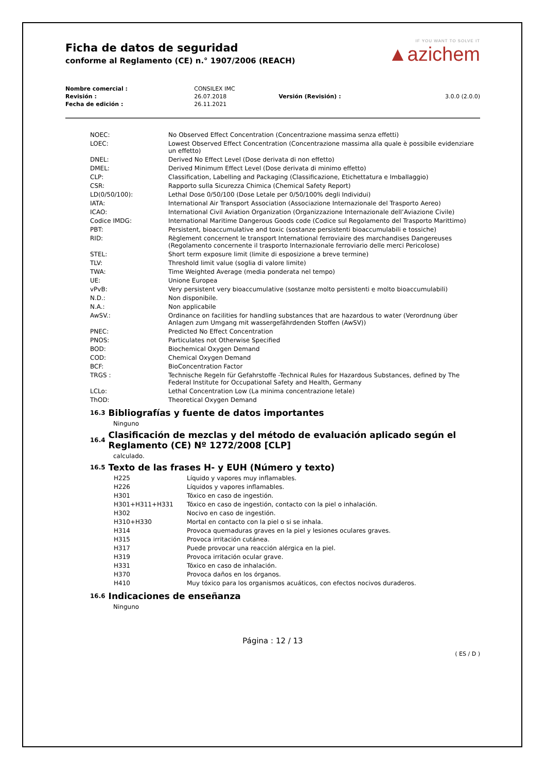Ficha de datos de seguridad
conforme al Reglamento (CE) n.° 1907/2006 (REACH)
IF YOU WANT TO SOLVE IT
▲azichem
| Nombre comercial : | CONSILEX IMC | | |
| Revisión : | 26.07.2018 | Versión (Revisión) : | 3.0.0 (2.0.0) |
| Fecha de edición : | 26.11.2021 | | |
| NOEC: | No Observed Effect Concentration (Concentrazione massima senza effetti) |
| LOEC: | Lowest Observed Effect Concentration (Concentrazione massima alla quale è possibile evidenziare un effetto) |
| DNEL: | Derived No Effect Level (Dose derivata di non effetto) |
| DMEL: | Derived Minimum Effect Level (Dose derivata di minimo effetto) |
| CLP: | Classification, Labelling and Packaging (Classificazione, Etichettatura e Imballaggio) |
| CSR: | Rapporto sulla Sicurezza Chimica (Chemical Safety Report) |
| LD(0/50/100): | Lethal Dose 0/50/100 (Dose Letale per 0/50/100% degli Individui) |
| IATA: | International Air Transport Association (Associazione Internazionale del Trasporto Aereo) |
| ICAO: | International Civil Aviation Organization (Organizzazione Internazionale dell’Aviazione Civile) |
| Codice IMDG: | International Maritime Dangerous Goods code (Codice sul Regolamento del Trasporto Marittimo) |
| PBT: | Persistent, bioaccumulative and toxic (sostanze persistenti bioaccumulabili e tossiche) |
| RID: | Règlement concernent le transport International ferroviaire des marchandises Dangereuses (Regolamento concernente il trasporto Internazionale ferroviario delle merci Pericolose) |
| STEL: | Short term exposure limit (limite di esposizione a breve termine) |
| TLV: | Threshold limit value (soglia di valore limite) |
| TWA: | Time Weighted Average (media ponderata nel tempo) |
| UE: | Unione Europea |
| vPvB: | Very persistent very bioaccumulative (sostanze molto persistenti e molto bioaccumulabili) |
| N.D.: | Non disponibile. |
| N.A.: | Non applicabile |
| AwSV.: | Ordinance on facilities for handling substances that are hazardous to water (Verordnung über Anlagen zum Umgang mit wassergefährdenden Stoffen (AwSV)) |
| PNEC: | Predicted No Effect Concentration |
| PNOS: | Particulates not Otherwise Specified |
| BOD: | Biochemical Oxygen Demand |
| COD: | Chemical Oxygen Demand |
| BCF: | BioConcentration Factor |
| TRGS : | Technische Regeln für Gefahrstoffe -Technical Rules for Hazardous Substances, defined by The Federal Institute for Occupational Safety and Health, Germany |
| LCLo: | Lethal Concentration Low (La minima concentrazione letale) |
| ThOD: | Theoretical Oxygen Demand |
16.3 Bibliografías y fuente de datos importantes
Ninguno
16.4 Clasificación de mezclas y del método de evaluación aplicado según el Reglamento (CE) Nº 1272/2008 [CLP]
calculado.
16.5 Texto de las frases H- y EUH (Número y texto)
| H225 | Líquido y vapores muy inflamables. |
| H226 | Líquidos y vapores inflamables. |
| H301 | Tóxico en caso de ingestión. |
| H301+H311+H331 | Tóxico en caso de ingestión, contacto con la piel o inhalación. |
| H302 | Nocivo en caso de ingestión. |
| H310+H330 | Mortal en contacto con la piel o si se inhala. |
| H314 | Provoca quemaduras graves en la piel y lesiones oculares graves. |
| H315 | Provoca irritación cutánea. |
| H317 | Puede provocar una reacción alérgica en la piel. |
| H319 | Provoca irritación ocular grave. |
| H331 | Tóxico en caso de inhalación. |
| H370 | Provoca daños en los órganos. |
| H410 | Muy tóxico para los organismos acuáticos, con efectos nocivos duraderos. |
16.6 Indicaciones de enseñanza
Ninguno
Página : 12 / 13
( ES / D )